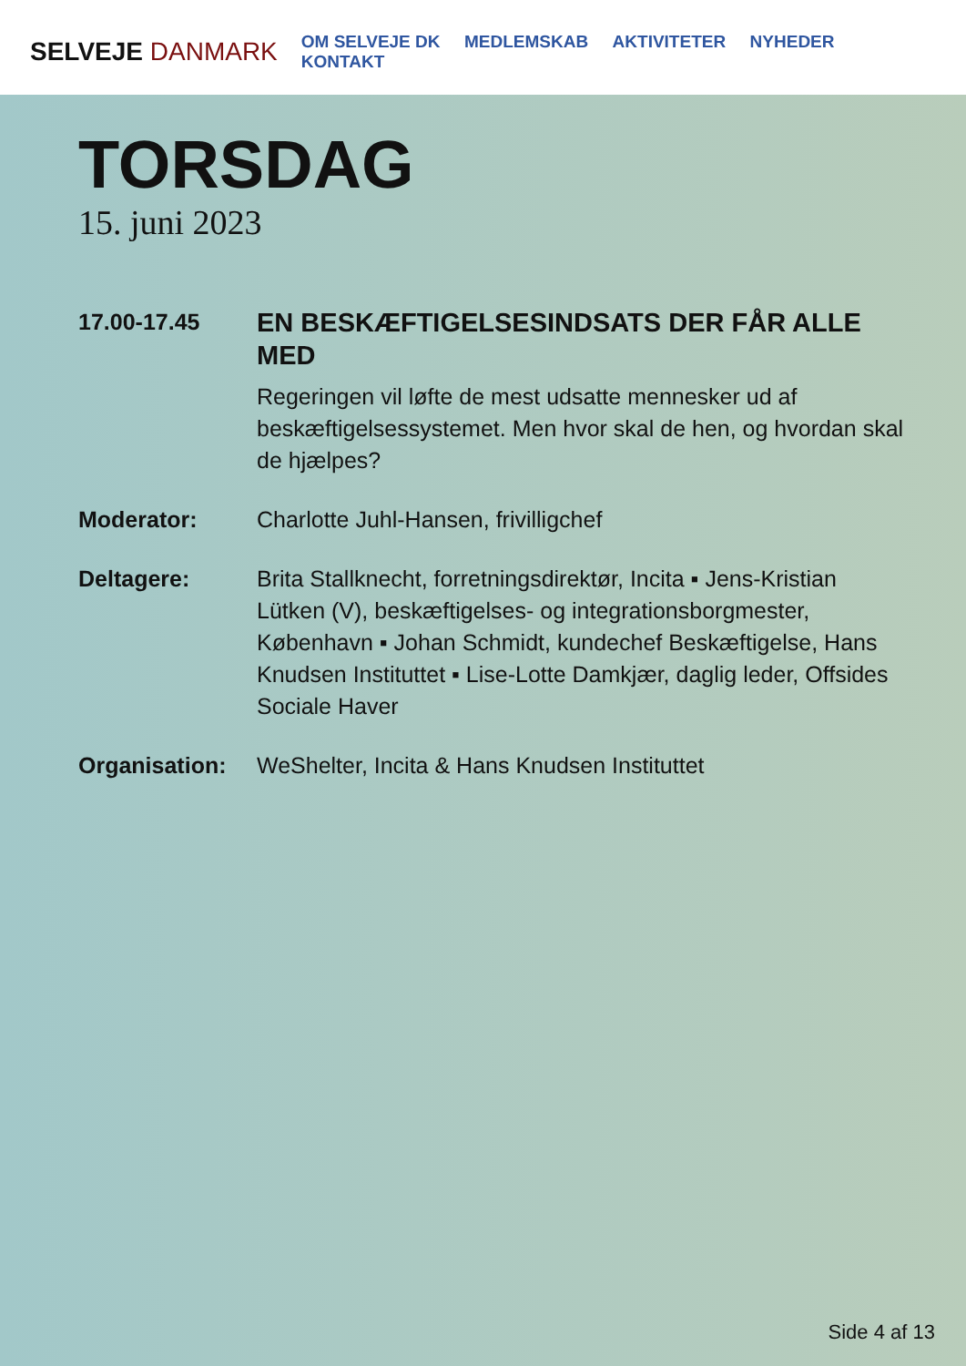SELVEJE DANMARK
OM SELVEJE DK MEDLEMSKAB AKTIVITETER NYHEDER KONTAKT
TORSDAG
15. juni 2023
17.00-17.45
EN BESKÆFTIGELSESINDSATS DER FÅR ALLE MED
Regeringen vil løfte de mest udsatte mennesker ud af beskæftigelsessystemet. Men hvor skal de hen, og hvordan skal de hjælpes?
Moderator: Charlotte Juhl-Hansen, frivilligchef
Deltagere: Brita Stallknecht, forretningsdirektør, Incita ▪ Jens-Kristian Lütken (V), beskæftigelses- og integrationsborgmester, København ▪ Johan Schmidt, kundechef Beskæftigelse, Hans Knudsen Instituttet ▪ Lise-Lotte Damkjær, daglig leder, Offsides Sociale Haver
Organisation: WeShelter, Incita & Hans Knudsen Instituttet
Side 4 af 13